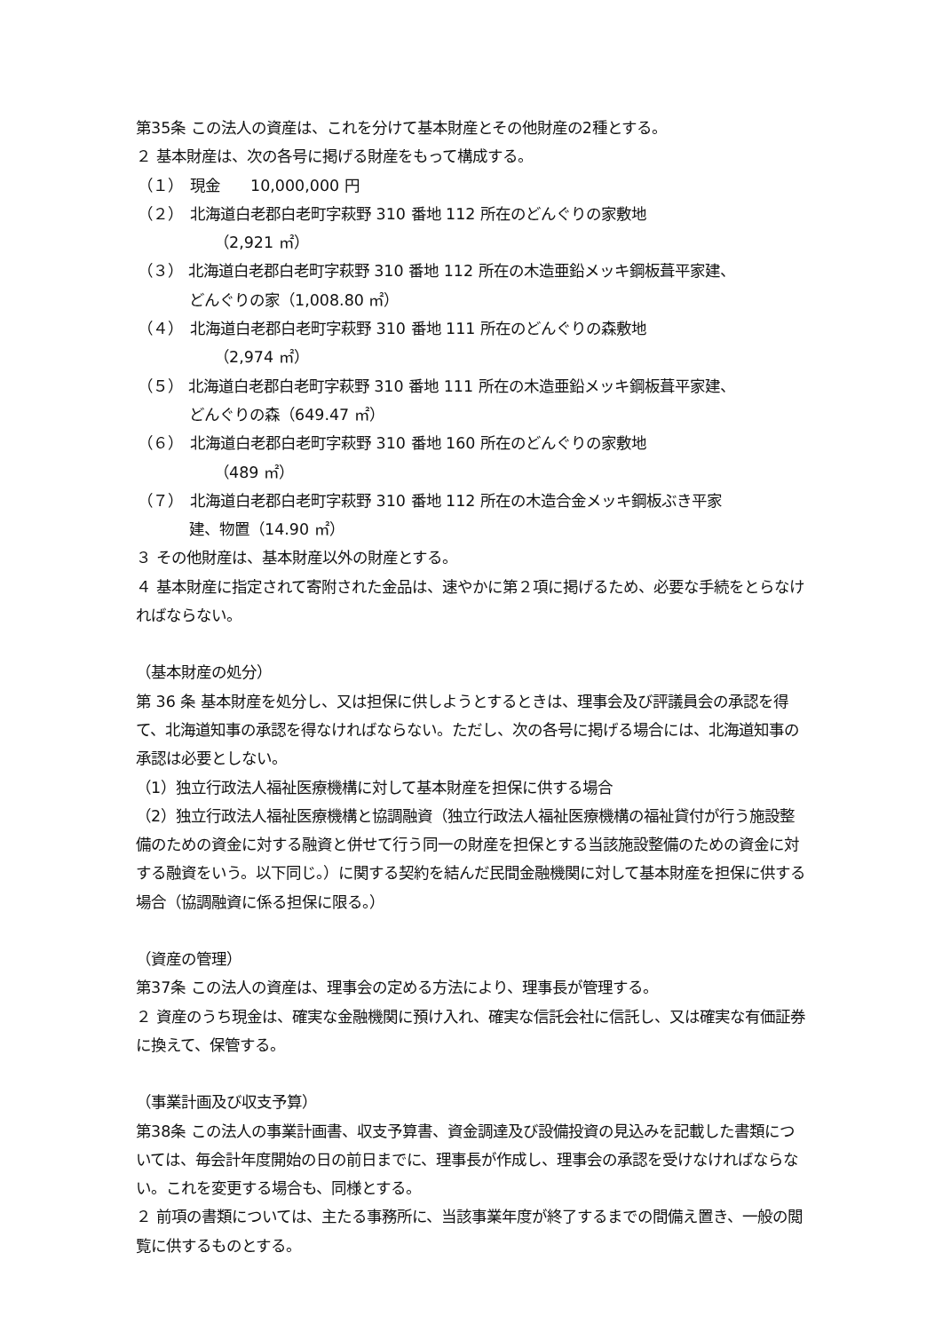第35条 この法人の資産は、これを分けて基本財産とその他財産の2種とする。
２ 基本財産は、次の各号に掲げる財産をもって構成する。
（１）　現金　　10,000,000 円
（２）　北海道白老郡白老町字萩野 310 番地 112 所在のどんぐりの家敷地
（2,921 ㎡）
（３） 北海道白老郡白老町字萩野 310 番地 112 所在の木造亜鉛メッキ鋼板葺平家建、
どんぐりの家（1,008.80 ㎡）
（４）　北海道白老郡白老町字萩野 310 番地 111 所在のどんぐりの森敷地
（2,974 ㎡）
（５） 北海道白老郡白老町字萩野 310 番地 111 所在の木造亜鉛メッキ鋼板葺平家建、
どんぐりの森（649.47 ㎡）
（６）　北海道白老郡白老町字萩野 310 番地 160 所在のどんぐりの家敷地
（489 ㎡）
（７）　北海道白老郡白老町字萩野 310 番地 112 所在の木造合金メッキ鋼板ぶき平家
建、物置（14.90 ㎡）
３ その他財産は、基本財産以外の財産とする。
４ 基本財産に指定されて寄附された金品は、速やかに第２項に掲げるため、必要な手続をとらなければならない。
（基本財産の処分）
第 36 条 基本財産を処分し、又は担保に供しようとするときは、理事会及び評議員会の承認を得て、北海道知事の承認を得なければならない。ただし、次の各号に掲げる場合には、北海道知事の承認は必要としない。
（1）独立行政法人福祉医療機構に対して基本財産を担保に供する場合
（2）独立行政法人福祉医療機構と協調融資（独立行政法人福祉医療機構の福祉貸付が行う施設整備のための資金に対する融資と併せて行う同一の財産を担保とする当該施設整備のための資金に対する融資をいう。以下同じ。）に関する契約を結んだ民間金融機関に対して基本財産を担保に供する場合（協調融資に係る担保に限る。）
（資産の管理）
第37条 この法人の資産は、理事会の定める方法により、理事長が管理する。
２ 資産のうち現金は、確実な金融機関に預け入れ、確実な信託会社に信託し、又は確実な有価証券に換えて、保管する。
（事業計画及び収支予算）
第38条 この法人の事業計画書、収支予算書、資金調達及び設備投資の見込みを記載した書類については、毎会計年度開始の日の前日までに、理事長が作成し、理事会の承認を受けなければならない。これを変更する場合も、同様とする。
２ 前項の書類については、主たる事務所に、当該事業年度が終了するまでの間備え置き、一般の閲覧に供するものとする。